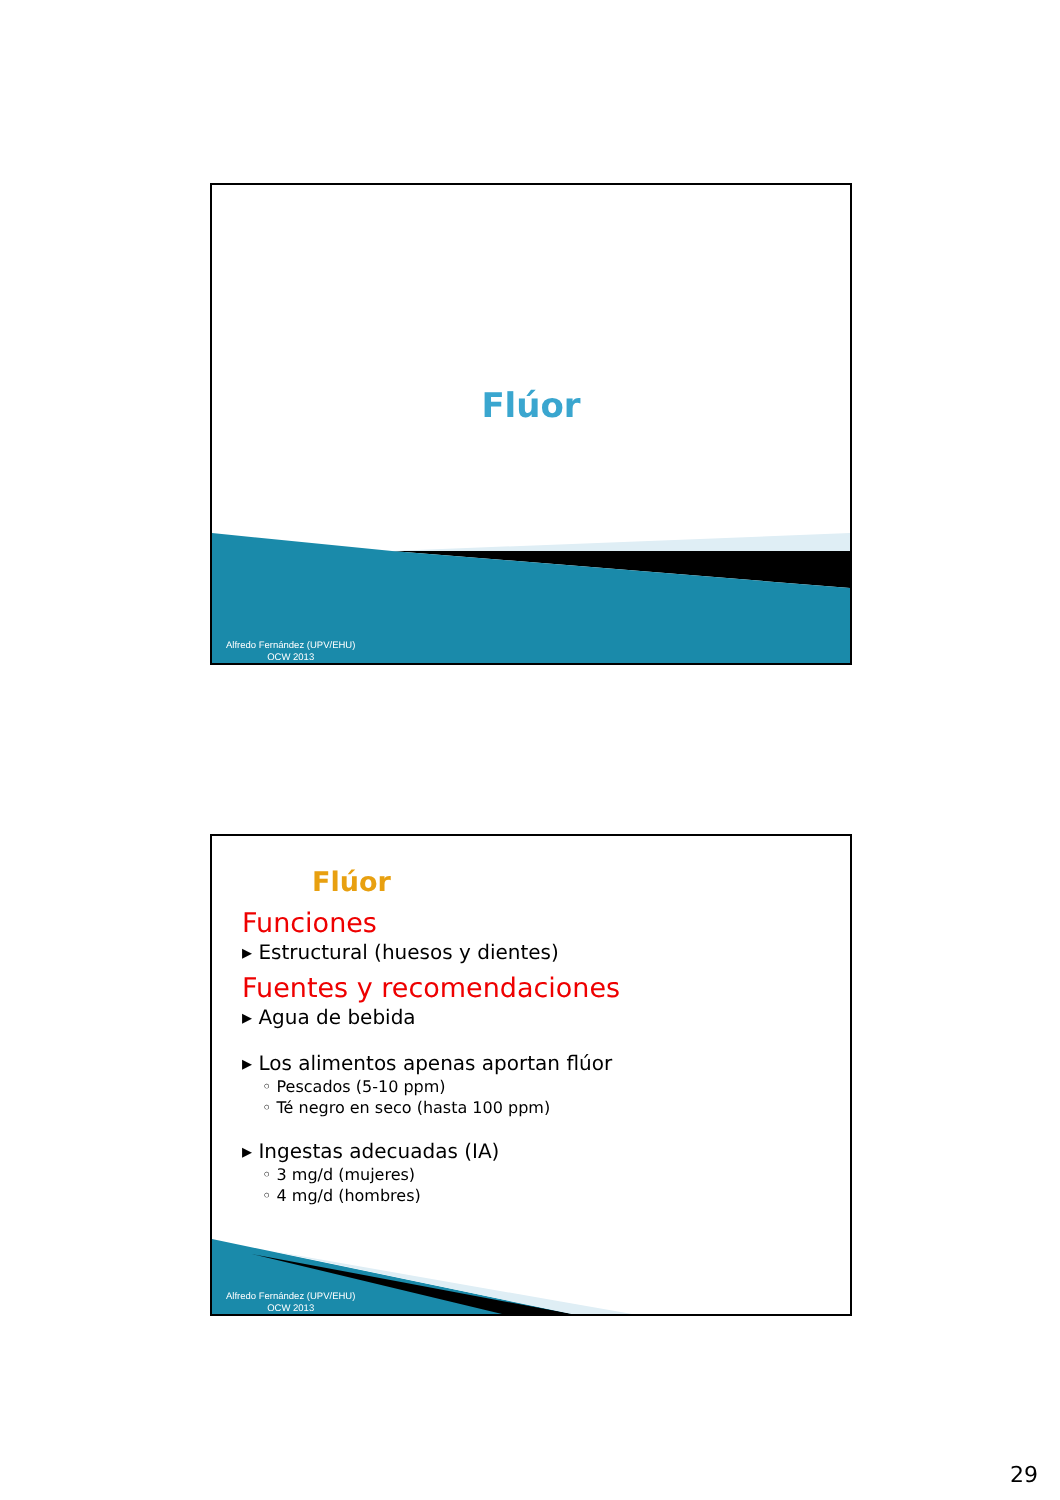Flúor
Alfredo Fernández (UPV/EHU)
OCW 2013
Flúor
Funciones
▸ Estructural (huesos y dientes)
Fuentes y recomendaciones
▸ Agua de bebida
▸ Los alimentos apenas aportan flúor
◦ Pescados (5-10 ppm)
◦ Té negro en seco (hasta 100 ppm)
▸ Ingestas adecuadas (IA)
◦ 3 mg/d (mujeres)
◦ 4 mg/d (hombres)
Alfredo Fernández (UPV/EHU)
OCW 2013
29